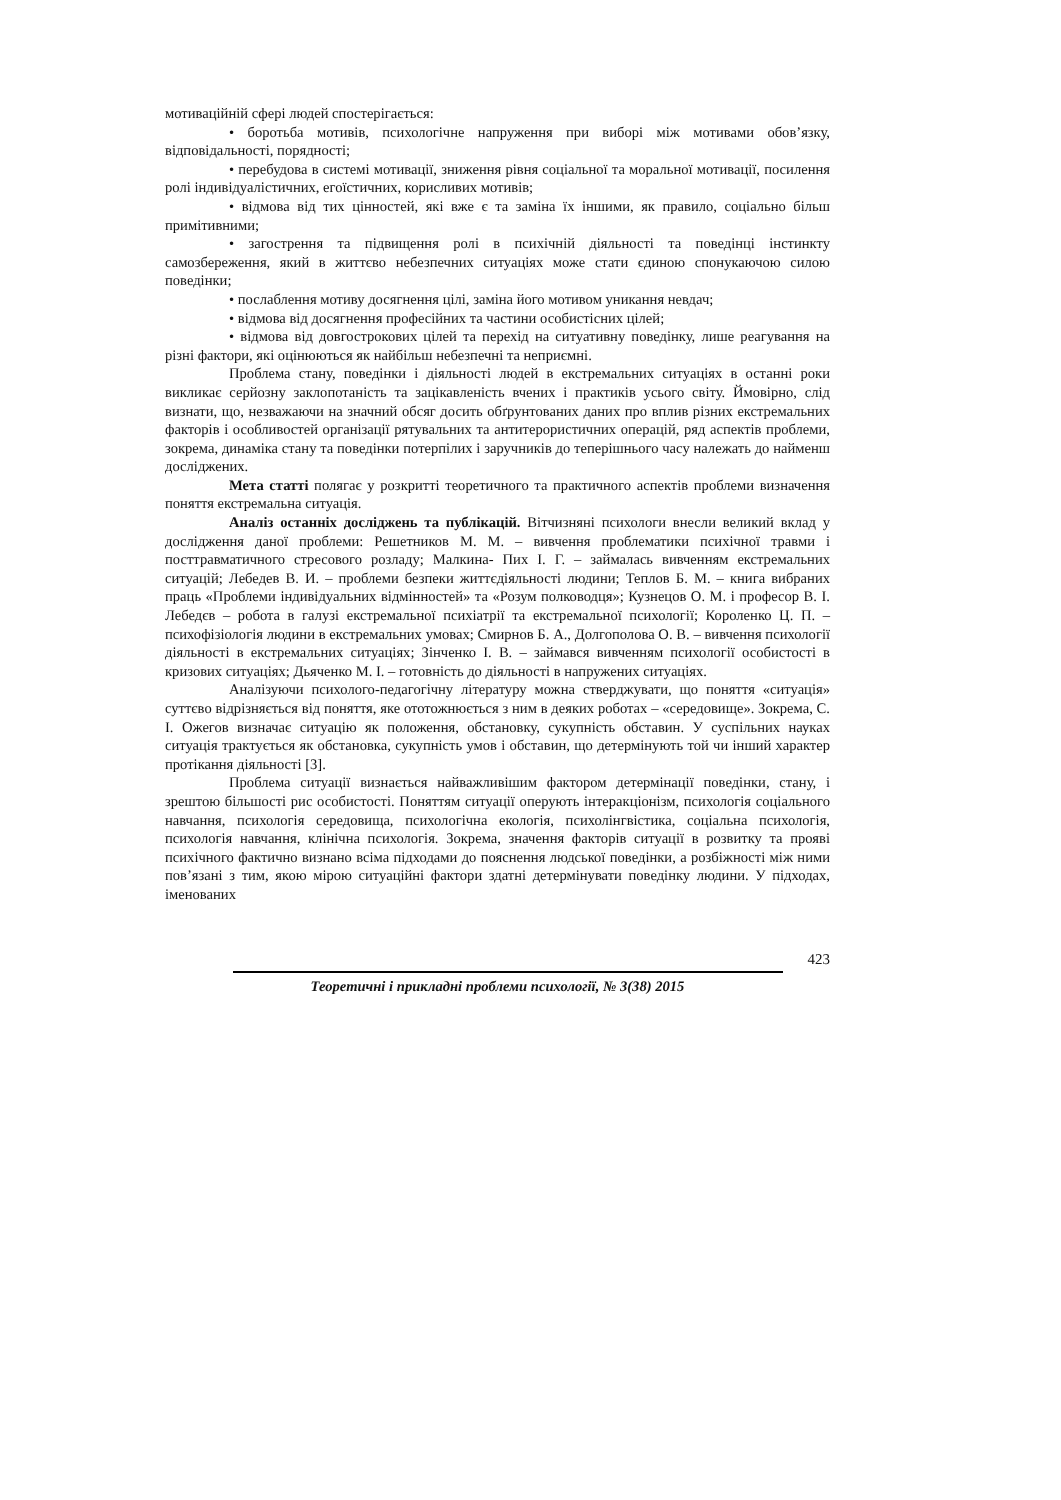мотиваційній сфері людей спостерігається:
• боротьба мотивів, психологічне напруження при виборі між мотивами обов’язку, відповідальності, порядності;
• перебудова в системі мотивації, зниження рівня соціальної та моральної мотивації, посилення ролі індивідуалістичних, егоїстичних, корисливих мотивів;
• відмова від тих цінностей, які вже є та заміна їх іншими, як правило, соціально більш примітивними;
• загострення та підвищення ролі в психічній діяльності та поведінці інстинкту самозбереження, який в життєво небезпечних ситуаціях може стати єдиною спонукаючою силою поведінки;
• послаблення мотиву досягнення цілі, заміна його мотивом уникання невдач;
• відмова від досягнення професійних та частини особистісних цілей;
• відмова від довгострокових цілей та перехід на ситуативну поведінку, лише реагування на різні фактори, які оцінюються як найбільш небезпечні та неприємні.
Проблема стану, поведінки і діяльності людей в екстремальних ситуаціях в останні роки викликає серйозну заклопотаність та зацікавленість вчених і практиків усього світу. Ймовірно, слід визнати, що, незважаючи на значний обсяг досить обґрунтованих даних про вплив різних екстремальних факторів і особливостей організації рятувальних та антитерористичних операцій, ряд аспектів проблеми, зокрема, динаміка стану та поведінки потерпілих і заручників до теперішнього часу належать до найменш досліджених.
Мета статті полягає у розкритті теоретичного та практичного аспектів проблеми визначення поняття екстремальна ситуація.
Аналіз останніх досліджень та публікацій. Вітчизняні психологи внесли великий вклад у дослідження даної проблеми: Решетников М. М. – вивчення проблематики психічної травми і посттравматичного стресового розладу; Малкина- Пих І. Г. – займалась вивченням екстремальних ситуацій; Лебедев В. И. – проблеми безпеки життєдіяльності людини; Теплов Б. М. – книга вибраних праць «Проблеми індивідуальних відмінностей» та «Розум полководця»; Кузнецов О. М. і професор В. І. Лебедєв – робота в галузі екстремальної психіатрії та екстремальної психології; Короленко Ц. П. – психофізіологія людини в екстремальних умовах; Смирнов Б. А., Долгополова О. В. – вивчення психології діяльності в екстремальних ситуаціях; Зінченко І. В. – займався вивченням психології особистості в кризових ситуаціях; Дьяченко М. І. – готовність до діяльності в напружених ситуаціях.
Аналізуючи психолого-педагогічну літературу можна стверджувати, що поняття «ситуація» суттєво відрізняється від поняття, яке ототожнюється з ним в деяких роботах – «середовище». Зокрема, С. І. Ожегов визначає ситуацію як положення, обстановку, сукупність обставин. У суспільних науках ситуація трактується як обстановка, сукупність умов і обставин, що детермінують той чи інший характер протікання діяльності [3].
Проблема ситуації визнається найважливішим фактором детермінації поведінки, стану, і зрештою більшості рис особистості. Поняттям ситуації оперують інтеракціонізм, психологія соціального навчання, психологія середовища, психологічна екологія, психолінгвістика, соціальна психологія, психологія навчання, клінічна психологія. Зокрема, значення факторів ситуації в розвитку та прояві психічного фактично визнано всіма підходами до пояснення людської поведінки, а розбіжності між ними пов’язані з тим, якою мірою ситуаційні фактори здатні детермінувати поведінку людини. У підходах, іменованих
423
Теоретичні і прикладні проблеми психології, № 3(38) 2015